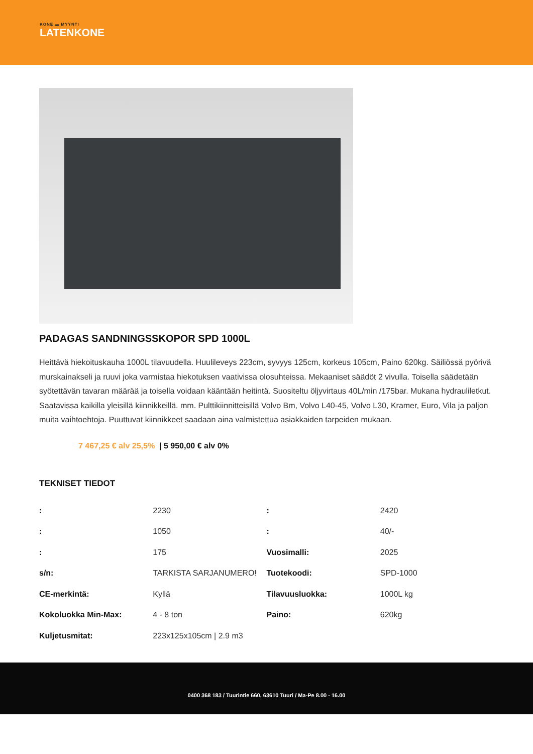KONE ▬ MYYNTI
LATENKONE
PADAGAS SANDNINGSSKOPOR SPD 1000L
Heittävä hiekoituskauha 1000L tilavuudella. Huulileveys 223cm, syvyys 125cm, korkeus 105cm, Paino 620kg. Säiliössä pyörivä murskainakseli ja ruuvi joka varmistaa hiekotuksen vaativissa olosuhteissa. Mekaaniset säädöt 2 vivulla. Toisella säädetään syötettävän tavaran määrää ja toisella voidaan kääntään heitintä. Suositeltu öljyvirtaus 40L/min /175bar. Mukana hydrauliletkut. Saatavissa kaikilla yleisillä kiinnikkeillä. mm. Pulttikiinnitteisillä Volvo Bm, Volvo L40-45, Volvo L30, Kramer, Euro, Vila ja paljon muita vaihtoehtoja. Puuttuvat kiinnikkeet saadaan aina valmistettua asiakkaiden tarpeiden mukaan.
7 467,25 € alv 25,5% | 5 950,00 € alv 0%
TEKNISET TIEDOT
| : | 2230 | : | 2420 |
| : | 1050 | : | 40/- |
| : | 175 | Vuosimalli: | 2025 |
| s/n: | TARKISTA SARJANUMERO! | Tuotekoodi: | SPD-1000 |
| CE-merkintä: | Kyllä | Tilavuusluokka: | 1000L kg |
| Kokoluokka Min-Max: | 4 - 8 ton | Paino: | 620kg |
| Kuljetusmitat: | 223x125x105cm / 2.9 m3 | | |
0400 368 183 / Tuurintie 660, 63610 Tuuri / Ma-Pe 8.00 - 16.00